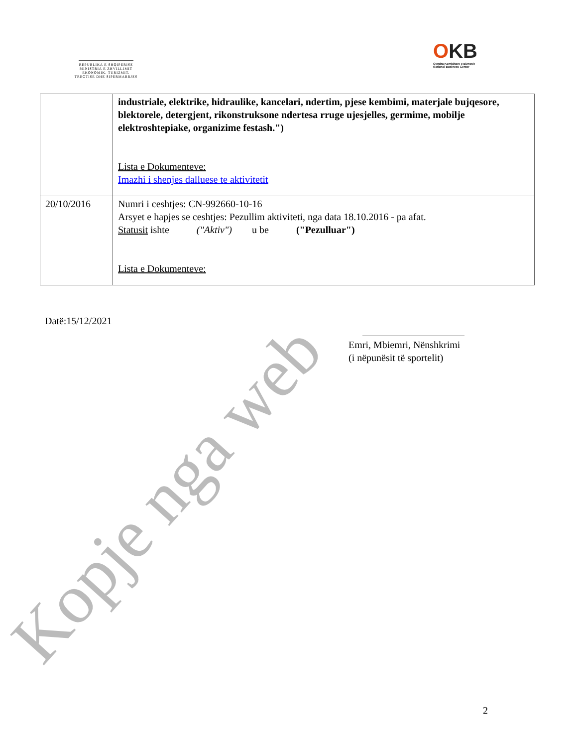REPUBLIKA E SHQIPËRISË
MINISTRIA E ZHVILLIMIT
EKONOMIK, TURIZMIT,
TREGTISË DHE SIPËRMARRJES
OKB
Qendra Kombëtare e Biznesit
National Business Center
| | industriale, elektrike, hidraulike, kancelari, ndertim, pjese kembimi, materjale bujqesore, blektorele, detergjent, rikonstruksone ndertesa rruge ujesjelles, germime, mobilje elektroshtepiake, organizime festash.") Lista e Dokumenteve: Imazhi i shenjes dalluese te aktivitetit |
| 20/10/2016 | Numri i ceshtjes: CN-992660-10-16 Arsyet e hapjes se ceshtjes: Pezullim aktiviteti, nga data 18.10.2016 - pa afat. Statusit ishte ("Aktiv") u be ("Pezulluar") Lista e Dokumenteve: |
Datë:15/12/2021
Emri, Mbiemri, Nënshkrimi
(i nëpunësit të sportelit)
2
Kopje nga web